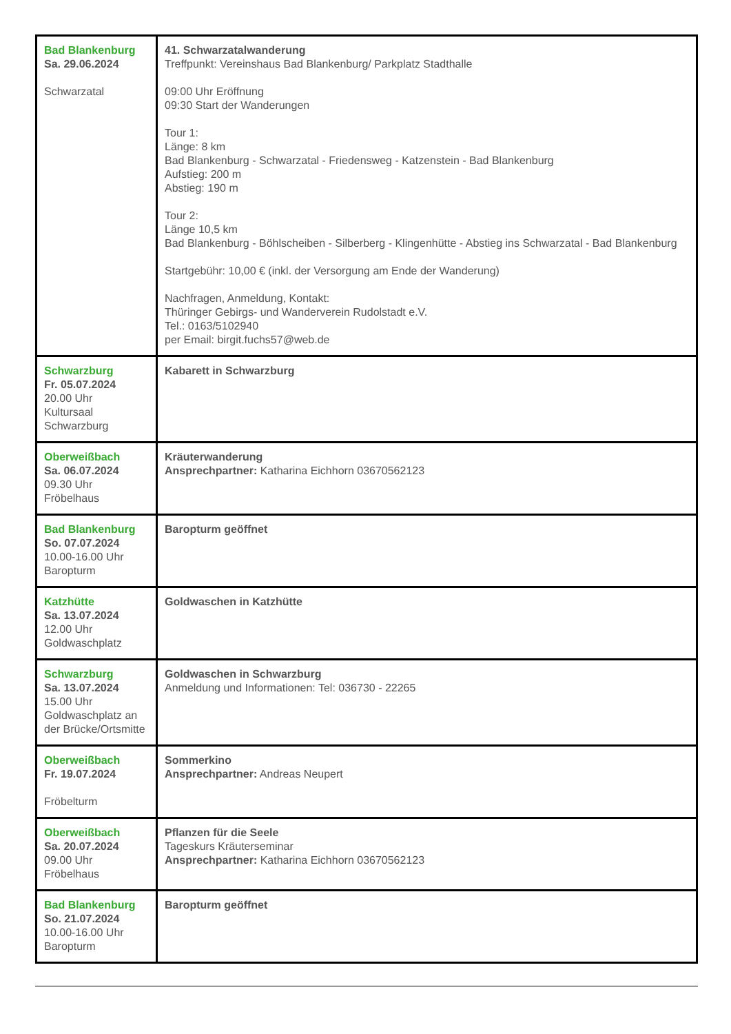| Bad Blankenburg Sa. 29.06.2024 Schwarzatal | 41. Schwarzatalwanderung Treffpunkt: Vereinshaus Bad Blankenburg/ Parkplatz Stadthalle 09:00 Uhr Eröffnung 09:30 Start der Wanderungen Tour 1: Länge: 8 km Bad Blankenburg - Schwarzatal - Friedensweg - Katzenstein - Bad Blankenburg Aufstieg: 200 m Abstieg: 190 m Tour 2: Länge 10,5 km Bad Blankenburg - Böhlscheiben - Silberberg - Klingenhütte - Abstieg ins Schwarzatal - Bad Blankenburg Startgebühr: 10,00 € (inkl. der Versorgung am Ende der Wanderung) Nachfragen, Anmeldung, Kontakt: Thüringer Gebirgs- und Wanderverein Rudolstadt e.V. Tel.: 0163/5102940 per Email: birgit.fuchs57@web.de |
| Schwarzburg Fr. 05.07.2024 20.00 Uhr Kultursaal Schwarzburg | Kabarett in Schwarzburg |
| Oberweißbach Sa. 06.07.2024 09.30 Uhr Fröbelhaus | Kräuterwanderung Ansprechpartner: Katharina Eichhorn 03670562123 |
| Bad Blankenburg So. 07.07.2024 10.00-16.00 Uhr Baropturm | Baropturm geöffnet |
| Katzhütte Sa. 13.07.2024 12.00 Uhr Goldwaschplatz | Goldwaschen in Katzhütte |
| Schwarzburg Sa. 13.07.2024 15.00 Uhr Goldwaschplatz an der Brücke/Ortsmitte | Goldwaschen in Schwarzburg Anmeldung und Informationen: Tel: 036730 - 22265 |
| Oberweißbach Fr. 19.07.2024 Fröbelturm | Sommerkino Ansprechpartner: Andreas Neupert |
| Oberweißbach Sa. 20.07.2024 09.00 Uhr Fröbelhaus | Pflanzen für die Seele Tageskurs Kräuterseminar Ansprechpartner: Katharina Eichhorn 03670562123 |
| Bad Blankenburg So. 21.07.2024 10.00-16.00 Uhr Baropturm | Baropturm geöffnet |